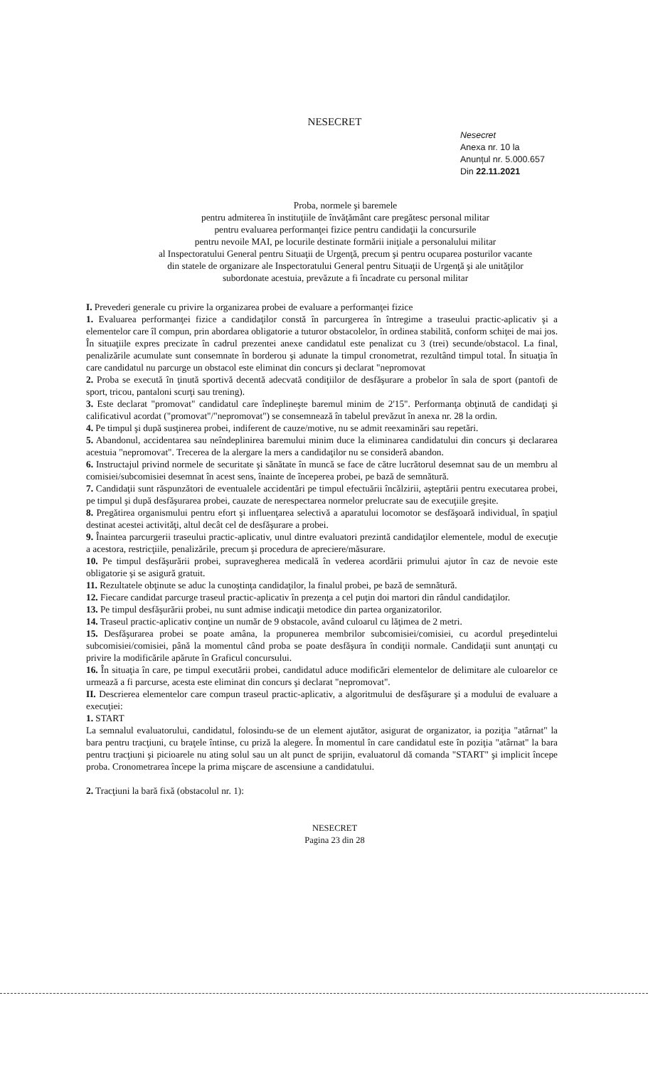NESECRET
Nesecret
Anexa nr. 10 la
Anunțul nr. 5.000.657
Din 22.11.2021
Proba, normele şi baremele
pentru admiterea în instituţiile de învăţământ care pregătesc personal militar
pentru evaluarea performanţei fizice pentru candidaţii la concursurile
pentru nevoile MAI, pe locurile destinate formării iniţiale a personalului militar
al Inspectoratului General pentru Situaţii de Urgenţă, precum şi pentru ocuparea posturilor vacante
din statele de organizare ale Inspectoratului General pentru Situaţii de Urgenţă şi ale unităţilor
subordonate acestuia, prevăzute a fi încadrate cu personal militar
I. Prevederi generale cu privire la organizarea probei de evaluare a performanţei fizice
1. Evaluarea performanţei fizice a candidaţilor constă în parcurgerea în întregime a traseului practic-aplicativ şi a elementelor care îl compun, prin abordarea obligatorie a tuturor obstacolelor, în ordinea stabilită, conform schiţei de mai jos. În situaţiile expres precizate în cadrul prezentei anexe candidatul este penalizat cu 3 (trei) secunde/obstacol. La final, penalizările acumulate sunt consemnate în borderou şi adunate la timpul cronometrat, rezultând timpul total. În situaţia în care candidatul nu parcurge un obstacol este eliminat din concurs şi declarat "nepromovat
2. Proba se execută în ţinută sportivă decentă adecvată condiţiilor de desfăşurare a probelor în sala de sport (pantofi de sport, tricou, pantaloni scurţi sau trening).
3. Este declarat "promovat" candidatul care îndeplineşte baremul minim de 2'15". Performanţa obţinută de candidaţi şi calificativul acordat ("promovat"/"nepromovat") se consemnează în tabelul prevăzut în anexa nr. 28 la ordin.
4. Pe timpul şi după susţinerea probei, indiferent de cauze/motive, nu se admit reexaminări sau repetări.
5. Abandonul, accidentarea sau neîndeplinirea baremului minim duce la eliminarea candidatului din concurs şi declararea acestuia "nepromovat". Trecerea de la alergare la mers a candidaţilor nu se consideră abandon.
6. Instructajul privind normele de securitate şi sănătate în muncă se face de către lucrătorul desemnat sau de un membru al comisiei/subcomisiei desemnat în acest sens, înainte de începerea probei, pe bază de semnătură.
7. Candidaţii sunt răspunzători de eventualele accidentări pe timpul efectuării încălzirii, aşteptării pentru executarea probei, pe timpul şi după desfăşurarea probei, cauzate de nerespectarea normelor prelucrate sau de execuţiile greşite.
8. Pregătirea organismului pentru efort şi influenţarea selectivă a aparatului locomotor se desfăşoară individual, în spaţiul destinat acestei activităţi, altul decât cel de desfăşurare a probei.
9. Înaintea parcurgerii traseului practic-aplicativ, unul dintre evaluatori prezintă candidaţilor elementele, modul de execuţie a acestora, restricţiile, penalizările, precum şi procedura de apreciere/măsurare.
10. Pe timpul desfăşurării probei, supravegherea medicală în vederea acordării primului ajutor în caz de nevoie este obligatorie şi se asigură gratuit.
11. Rezultatele obţinute se aduc la cunoştinţa candidaţilor, la finalul probei, pe bază de semnătură.
12. Fiecare candidat parcurge traseul practic-aplicativ în prezenţa a cel puţin doi martori din rândul candidaţilor.
13. Pe timpul desfăşurării probei, nu sunt admise indicaţii metodice din partea organizatorilor.
14. Traseul practic-aplicativ conţine un număr de 9 obstacole, având culoarul cu lăţimea de 2 metri.
15. Desfăşurarea probei se poate amâna, la propunerea membrilor subcomisiei/comisiei, cu acordul preşedintelui subcomisiei/comisiei, până la momentul când proba se poate desfăşura în condiţii normale. Candidaţii sunt anunţaţi cu privire la modificările apărute în Graficul concursului.
16. În situaţia în care, pe timpul executării probei, candidatul aduce modificări elementelor de delimitare ale culoarelor ce urmează a fi parcurse, acesta este eliminat din concurs şi declarat "nepromovat".
II. Descrierea elementelor care compun traseul practic-aplicativ, a algoritmului de desfăşurare şi a modului de evaluare a execuţiei:
1. START
La semnalul evaluatorului, candidatul, folosindu-se de un element ajutător, asigurat de organizator, ia poziţia "atârnat" la bara pentru tracţiuni, cu braţele întinse, cu priză la alegere. În momentul în care candidatul este în poziţia "atârnat" la bara pentru tracţiuni şi picioarele nu ating solul sau un alt punct de sprijin, evaluatorul dă comanda "START" şi implicit începe proba. Cronometrarea începe la prima mişcare de ascensiune a candidatului.
2. Tracţiuni la bară fixă (obstacolul nr. 1):
NESECRET
Pagina 23 din 28